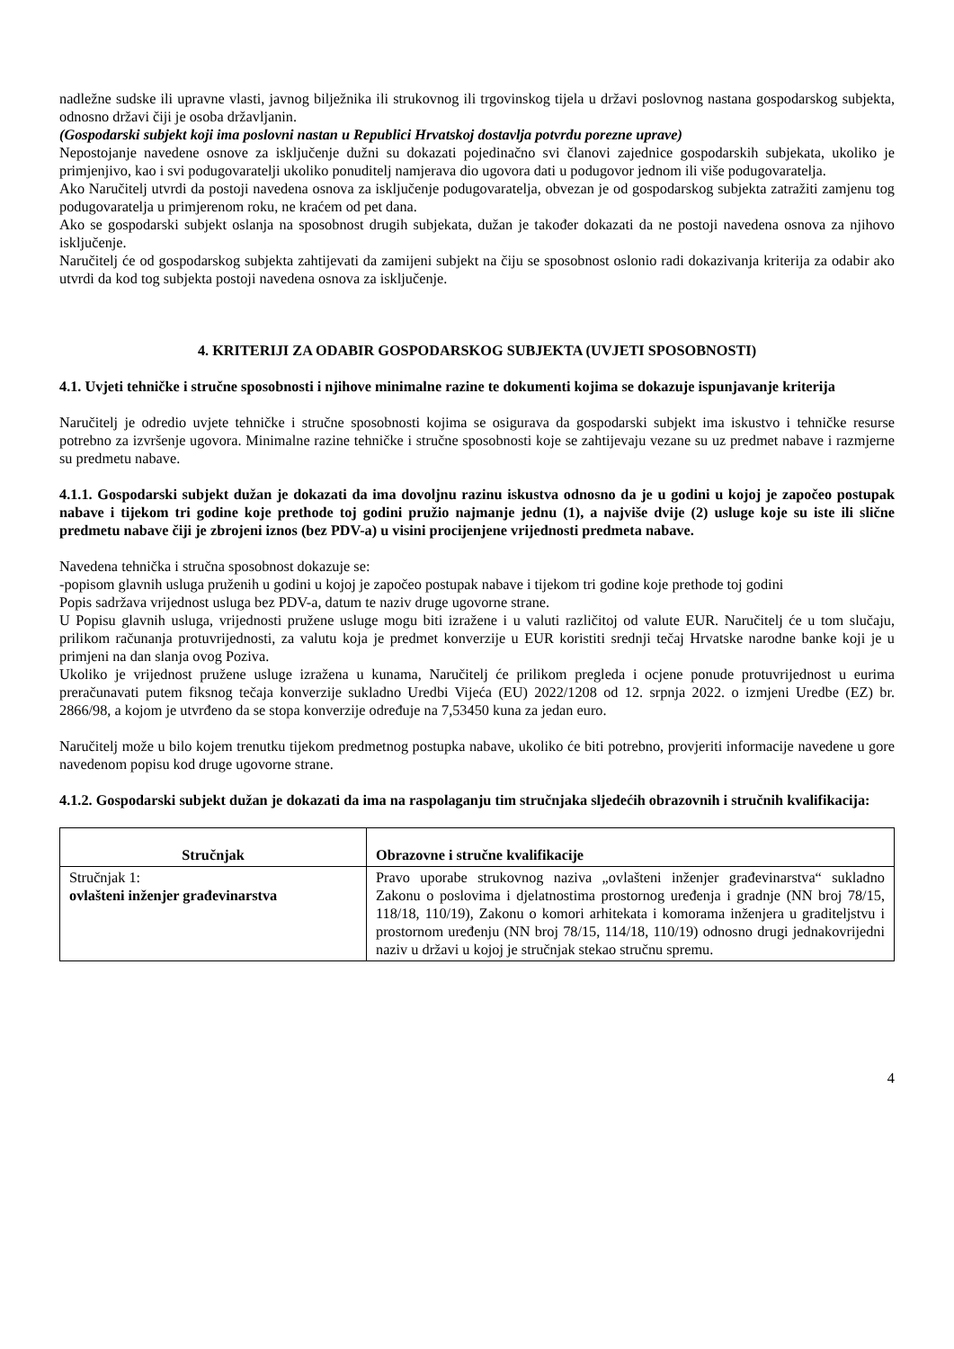nadležne sudske ili upravne vlasti, javnog bilježnika ili strukovnog ili trgovinskog tijela u državi poslovnog nastana gospodarskog subjekta, odnosno državi čiji je osoba državljanin.
(Gospodarski subjekt koji ima poslovni nastan u Republici Hrvatskoj dostavlja potvrdu porezne uprave)
Nepostojanje navedene osnove za isključenje dužni su dokazati pojedinačno svi članovi zajednice gospodarskih subjekata, ukoliko je primjenjivo, kao i svi podugovaratelji ukoliko ponuditelj namjerava dio ugovora dati u podugovor jednom ili više podugovaratelja.
Ako Naručitelj utvrdi da postoji navedena osnova za isključenje podugovaratelja, obvezan je od gospodarskog subjekta zatražiti zamjenu tog podugovaratelja u primjerenom roku, ne kraćem od pet dana.
Ako se gospodarski subjekt oslanja na sposobnost drugih subjekata, dužan je također dokazati da ne postoji navedena osnova za njihovo isključenje.
Naručitelj će od gospodarskog subjekta zahtijevati da zamijeni subjekt na čiju se sposobnost oslonio radi dokazivanja kriterija za odabir ako utvrdi da kod tog subjekta postoji navedena osnova za isključenje.
4. KRITERIJI ZA ODABIR GOSPODARSKOG SUBJEKTA (UVJETI SPOSOBNOSTI)
4.1. Uvjeti tehničke i stručne sposobnosti i njihove minimalne razine te dokumenti kojima se dokazuje ispunjavanje kriterija
Naručitelj je odredio uvjete tehničke i stručne sposobnosti kojima se osigurava da gospodarski subjekt ima iskustvo i tehničke resurse potrebno za izvršenje ugovora. Minimalne razine tehničke i stručne sposobnosti koje se zahtijevaju vezane su uz predmet nabave i razmjerne su predmetu nabave.
4.1.1. Gospodarski subjekt dužan je dokazati da ima dovoljnu razinu iskustva odnosno da je u godini u kojoj je započeo postupak nabave i tijekom tri godine koje prethode toj godini pružio najmanje jednu (1), a najviše dvije (2) usluge koje su iste ili slične predmetu nabave čiji je zbrojeni iznos (bez PDV-a) u visini procijenjene vrijednosti predmeta nabave.
Navedena tehnička i stručna sposobnost dokazuje se:
-popisom glavnih usluga pruženih u godini u kojoj je započeo postupak nabave i tijekom tri godine koje prethode toj godini
Popis sadržava vrijednost usluga bez PDV-a, datum te naziv druge ugovorne strane.
U Popisu glavnih usluga, vrijednosti pružene usluge mogu biti izražene i u valuti različitoj od valute EUR. Naručitelj će u tom slučaju, prilikom računanja protuvrijednosti, za valutu koja je predmet konverzije u EUR koristiti srednji tečaj Hrvatske narodne banke koji je u primjeni na dan slanja ovog Poziva.
Ukoliko je vrijednost pružene usluge izražena u kunama, Naručitelj će prilikom pregleda i ocjene ponude protuvrijednost u eurima preračunavati putem fiksnog tečaja konverzije sukladno Uredbi Vijeća (EU) 2022/1208 od 12. srpnja 2022. o izmjeni Uredbe (EZ) br. 2866/98, a kojom je utvrđeno da se stopa konverzije određuje na 7,53450 kuna za jedan euro.
Naručitelj može u bilo kojem trenutku tijekom predmetnog postupka nabave, ukoliko će biti potrebno, provjeriti informacije navedene u gore navedenom popisu kod druge ugovorne strane.
4.1.2. Gospodarski subjekt dužan je dokazati da ima na raspolaganju tim stručnjaka sljedećih obrazovnih i stručnih kvalifikacija:
| Stručnjak | Obrazovne i stručne kvalifikacije |
| --- | --- |
| Stručnjak 1: ovlašteni inženjer građevinarstva | Pravo uporabe strukovnog naziva „ovlašteni inženjer građevinarstva“ sukladno Zakonu o poslovima i djelatnostima prostornog uređenja i gradnje (NN broj 78/15, 118/18, 110/19), Zakonu o komori arhitekata i komorama inženjera u graditeljstvu i prostornom uređenju (NN broj 78/15, 114/18, 110/19) odnosno drugi jednakovrijedni naziv u državi u kojoj je stručnjak stekao stručnu spremu. |
4